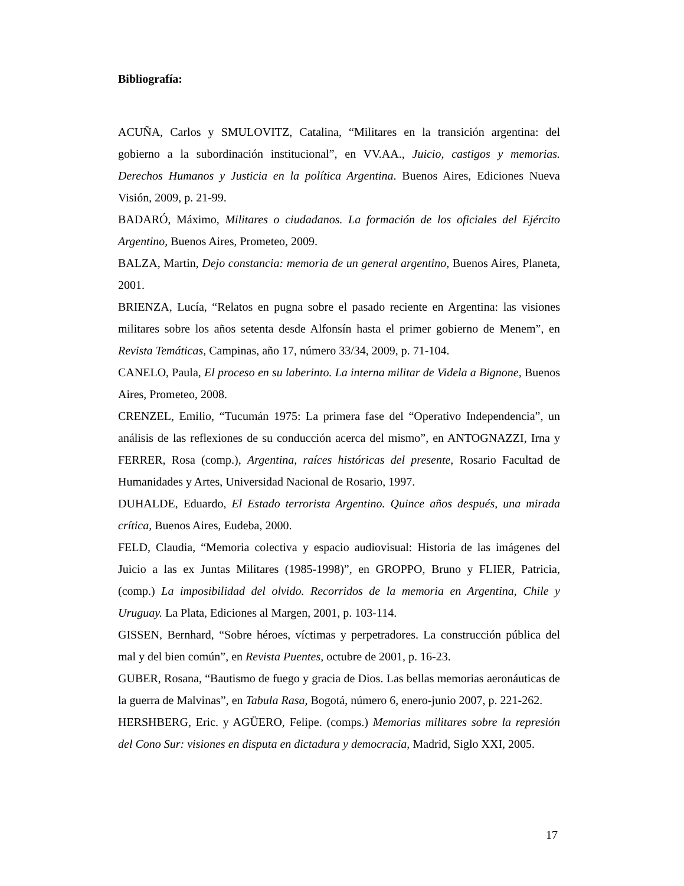Bibliografía:
ACUÑA, Carlos y SMULOVITZ, Catalina, “Militares en la transición argentina: del gobierno a la subordinación institucional”, en VV.AA., Juicio, castigos y memorias. Derechos Humanos y Justicia en la política Argentina. Buenos Aires, Ediciones Nueva Visión, 2009, p. 21-99.
BADARÓ, Máximo, Militares o ciudadanos. La formación de los oficiales del Ejército Argentino, Buenos Aires, Prometeo, 2009.
BALZA, Martin, Dejo constancia: memoria de un general argentino, Buenos Aires, Planeta, 2001.
BRIENZA, Lucía, “Relatos en pugna sobre el pasado reciente en Argentina: las visiones militares sobre los años setenta desde Alfonsín hasta el primer gobierno de Menem”, en Revista Temáticas, Campinas, año 17, número 33/34, 2009, p. 71-104.
CANELO, Paula, El proceso en su laberinto. La interna militar de Videla a Bignone, Buenos Aires, Prometeo, 2008.
CRENZEL, Emilio, “Tucumán 1975: La primera fase del “Operativo Independencia”, un análisis de las reflexiones de su conducción acerca del mismo”, en ANTOGNAZZI, Irna y FERRER, Rosa (comp.), Argentina, raíces históricas del presente, Rosario Facultad de Humanidades y Artes, Universidad Nacional de Rosario, 1997.
DUHALDE, Eduardo, El Estado terrorista Argentino. Quince años después, una mirada crítica, Buenos Aires, Eudeba, 2000.
FELD, Claudia, “Memoria colectiva y espacio audiovisual: Historia de las imágenes del Juicio a las ex Juntas Militares (1985-1998)”, en GROPPO, Bruno y FLIER, Patricia, (comp.) La imposibilidad del olvido. Recorridos de la memoria en Argentina, Chile y Uruguay. La Plata, Ediciones al Margen, 2001, p. 103-114.
GISSEN, Bernhard, “Sobre héroes, víctimas y perpetradores. La construcción pública del mal y del bien común”, en Revista Puentes, octubre de 2001, p. 16-23.
GUBER, Rosana, “Bautismo de fuego y gracia de Dios. Las bellas memorias aeronáuticas de la guerra de Malvinas”, en Tabula Rasa, Bogotá, número 6, enero-junio 2007, p. 221-262.
HERSHBERG, Eric. y AGÜERO, Felipe. (comps.) Memorias militares sobre la represión del Cono Sur: visiones en disputa en dictadura y democracia, Madrid, Siglo XXI, 2005.
17